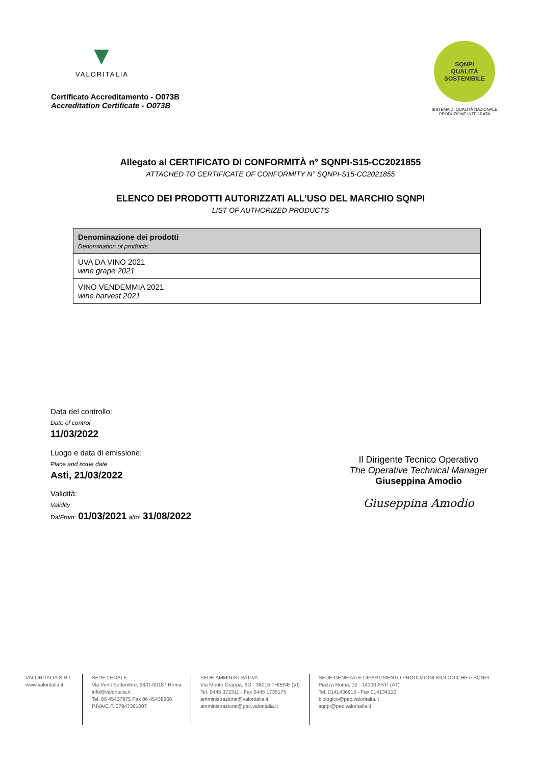▼
VALORITALIA
Certificato Accreditamento - O073B
Accreditation Certificate - O073B
SQNPI
QUALITÀ SOSTENIBILE
SISTEMA DI QUALITÀ NAZIONALE
PRODUZIONE INTEGRATA
Allegato al CERTIFICATO DI CONFORMITÀ n° SQNPI-S15-CC2021855
ATTACHED TO CERTIFICATE OF CONFORMITY N° SQNPI-S15-CC2021855
ELENCO DEI PRODOTTI AUTORIZZATI ALL’USO DEL MARCHIO SQNPI
LIST OF AUTHORIZED PRODUCTS
| Denominazione dei prodotti Denomination of products |
| --- |
| UVA DA VINO 2021 wine grape 2021 |
| VINO VENDEMMIA 2021 wine harvest 2021 |
Data del controllo:
Date of control
11/03/2022
Luogo e data di emissione:
Place and issue date
Asti, 21/03/2022
Validità:
Validity
Da/From: 01/03/2021 a/to: 31/08/2022
Il Dirigente Tecnico Operativo
The Operative Technical Manager
Giuseppina Amodio
Giuseppina Amodio
VALORITALIA S.R.L.
www.valoritalia.it
SEDE LEGALE
Via Venti Settembre, 98/G-00187 Roma
info@valoritalia.it
Tel. 06 45437975 Fax 06 45438908
P.IVA/C.F. 07947361007
SEDE AMMINISTRATIVA
Via Monte Grappa, 6G - 36016 THIENE (VI)
Tel. 0445 372311 - Fax 0445 1735175
amministrazione@valoritalia.it
amministrazione@pec.valoritalia.it
SEDE GENERALE DIPARTIMENTO PRODUZIONI BIOLOGICHE e SQNPI
Piazza Roma, 10 - 14100 ASTI (AT)
Tel. 0141436915 - Fax 014134210
biologico@pec.valoritalia.it
sqnpi@pec.valoritalia.it